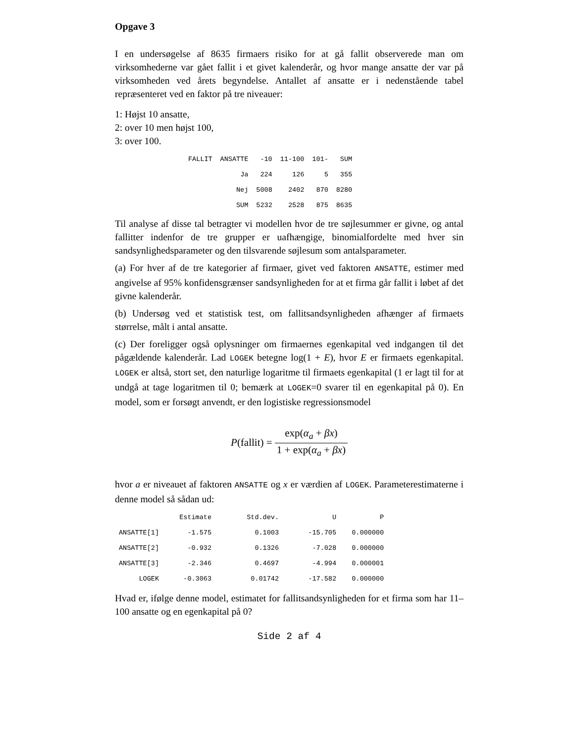Opgave 3
I en undersøgelse af 8635 firmaers risiko for at gå fallit observerede man om virksomhederne var gået fallit i et givet kalenderår, og hvor mange ansatte der var på virksomheden ved årets begyndelse. Antallet af ansatte er i nedenstående tabel repræsenteret ved en faktor på tre niveauer:
1: Højst 10 ansatte,
2: over 10 men højst 100,
3: over 100.
| FALLIT | ANSATTE | -10 | 11-100 | 101- | SUM |
| --- | --- | --- | --- | --- | --- |
| | Ja | 224 | 126 | 5 | 355 |
| | Nej | 5008 | 2402 | 870 | 8280 |
| | SUM | 5232 | 2528 | 875 | 8635 |
Til analyse af disse tal betragter vi modellen hvor de tre søjlesummer er givne, og antal fallitter indenfor de tre grupper er uafhængige, binomialfordelte med hver sin sandsynlighedsparameter og den tilsvarende søjlesum som antalsparameter.
(a) For hver af de tre kategorier af firmaer, givet ved faktoren ANSATTE, estimer med angivelse af 95% konfidensgrænser sandsynligheden for at et firma går fallit i løbet af det givne kalenderår.
(b) Undersøg ved et statistisk test, om fallitsandsynligheden afhænger af firmaets størrelse, målt i antal ansatte.
(c) Der foreligger også oplysninger om firmaernes egenkapital ved indgangen til det pågældende kalenderår. Lad LOGEK betegne log(1 + E), hvor E er firmaets egenkapital. LOGEK er altså, stort set, den naturlige logaritme til firmaets egenkapital (1 er lagt til for at undgå at tage logaritmen til 0; bemærk at LOGEK=0 svarer til en egenkapital på 0). En model, som er forsøgt anvendt, er den logistiske regressionsmodel
P(fallit) = exp(α<sub>a</sub> + βx) 1 + exp(α<sub>a</sub> + βx)
hvor a er niveauet af faktoren ANSATTE og x er værdien af LOGEK. Parameterestimaterne i denne model så sådan ud:
| | Estimate | Std.dev. | U | P |
| --- | --- | --- | --- | --- |
| ANSATTE[1] | -1.575 | 0.1003 | -15.705 | 0.000000 |
| ANSATTE[2] | -0.932 | 0.1326 | -7.028 | 0.000000 |
| ANSATTE[3] | -2.346 | 0.4697 | -4.994 | 0.000001 |
| LOGEK | -0.3063 | 0.01742 | -17.582 | 0.000000 |
Hvad er, ifølge denne model, estimatet for fallitsandsynligheden for et firma som har 11–100 ansatte og en egenkapital på 0?
Side 2 af 4